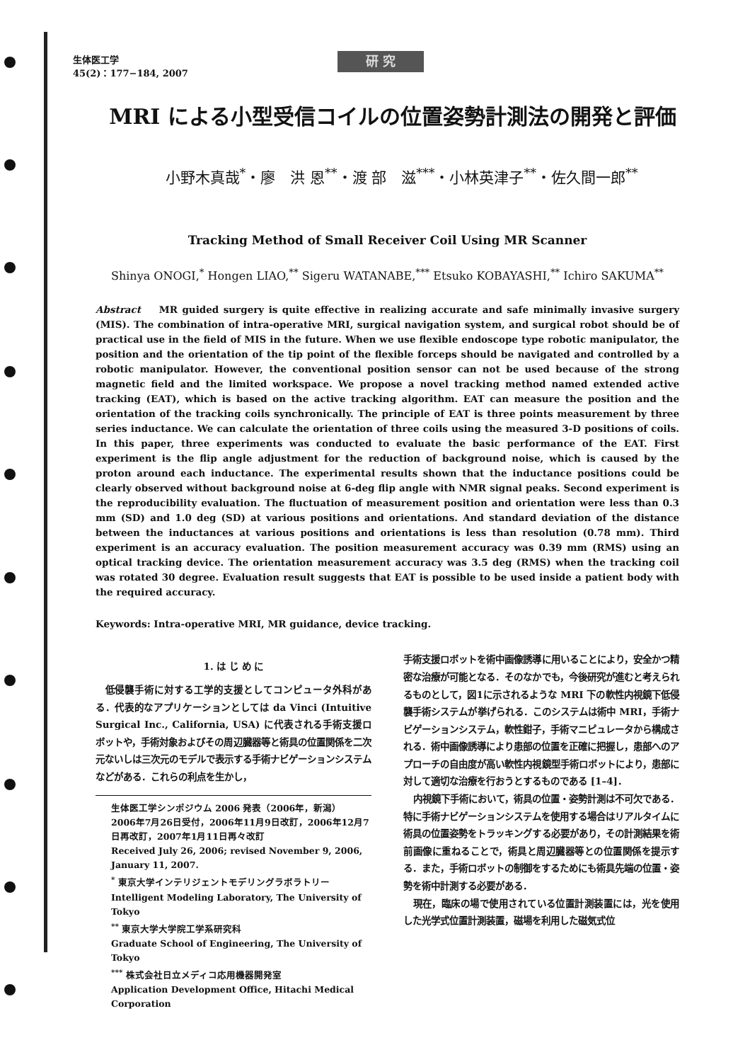生体医工学
45(2)：177−184, 2007
研 究
MRI による小型受信コイルの位置姿勢計測法の開発と評価
小野木真哉<sup>*</sup>・廖　洪 恩<sup>**</sup>・渡 部　滋<sup>***</sup>・小林英津子<sup>**</sup>・佐久間一郎<sup>**</sup>
Tracking Method of Small Receiver Coil Using MR Scanner
Shinya ONOGI,<sup>*</sup> Hongen LIAO,<sup>**</sup> Sigeru WATANABE,<sup>***</sup> Etsuko KOBAYASHI,<sup>**</sup> Ichiro SAKUMA<sup>**</sup>
Abstract MR guided surgery is quite effective in realizing accurate and safe minimally invasive surgery (MIS). The combination of intra-operative MRI, surgical navigation system, and surgical robot should be of practical use in the field of MIS in the future. When we use flexible endoscope type robotic manipulator, the position and the orientation of the tip point of the flexible forceps should be navigated and controlled by a robotic manipulator. However, the conventional position sensor can not be used because of the strong magnetic field and the limited workspace. We propose a novel tracking method named extended active tracking (EAT), which is based on the active tracking algorithm. EAT can measure the position and the orientation of the tracking coils synchronically. The principle of EAT is three points measurement by three series inductance. We can calculate the orientation of three coils using the measured 3-D positions of coils. In this paper, three experiments was conducted to evaluate the basic performance of the EAT. First experiment is the flip angle adjustment for the reduction of background noise, which is caused by the proton around each inductance. The experimental results shown that the inductance positions could be clearly observed without background noise at 6-deg flip angle with NMR signal peaks. Second experiment is the reproducibility evaluation. The fluctuation of measurement position and orientation were less than 0.3 mm (SD) and 1.0 deg (SD) at various positions and orientations. And standard deviation of the distance between the inductances at various positions and orientations is less than resolution (0.78 mm). Third experiment is an accuracy evaluation. The position measurement accuracy was 0.39 mm (RMS) using an optical tracking device. The orientation measurement accuracy was 3.5 deg (RMS) when the tracking coil was rotated 30 degree. Evaluation result suggests that EAT is possible to be used inside a patient body with the required accuracy.
Keywords: Intra-operative MRI, MR guidance, device tracking.
1. は じ め に
低侵襲手術に対する工学的支援としてコンピュータ外科がある．代表的なアプリケーションとしては da Vinci (Intuitive Surgical Inc., California, USA) に代表される手術支援ロボットや，手術対象およびその周辺臓器等と術具の位置関係を二次元ないしは三次元のモデルで表示する手術ナビゲーションシステムなどがある．これらの利点を生かし，
生体医工学シンポジウム 2006 発表（2006年，新潟）
2006年7月26日受付，2006年11月9日改訂，2006年12月7日再改訂，2007年1月11日再々改訂
Received July 26, 2006; revised November 9, 2006, January 11, 2007.
<sup>*</sup> 東京大学インテリジェントモデリングラボラトリー
Intelligent Modeling Laboratory, The University of Tokyo
<sup>**</sup> 東京大学大学院工学系研究科
Graduate School of Engineering, The University of Tokyo
<sup>***</sup> 株式会社日立メディコ応用機器開発室
Application Development Office, Hitachi Medical Corporation
手術支援ロボットを術中画像誘導に用いることにより，安全かつ精密な治療が可能となる．そのなかでも，今後研究が進むと考えられるものとして，図1に示されるような MRI 下の軟性内視鏡下低侵襲手術システムが挙げられる．このシステムは術中 MRI，手術ナビゲーションシステム，軟性鉗子，手術マニピュレータから構成される．術中画像誘導により患部の位置を正確に把握し，患部へのアプローチの自由度が高い軟性内視鏡型手術ロボットにより，患部に対して適切な治療を行おうとするものである [1–4]．
内視鏡下手術において，術具の位置・姿勢計測は不可欠である．特に手術ナビゲーションシステムを使用する場合はリアルタイムに術具の位置姿勢をトラッキングする必要があり，その計測結果を術前画像に重ねることで，術具と周辺臓器等との位置関係を提示する．また，手術ロボットの制御をするためにも術具先端の位置・姿勢を術中計測する必要がある．
現在，臨床の場で使用されている位置計測装置には，光を使用した光学式位置計測装置，磁場を利用した磁気式位